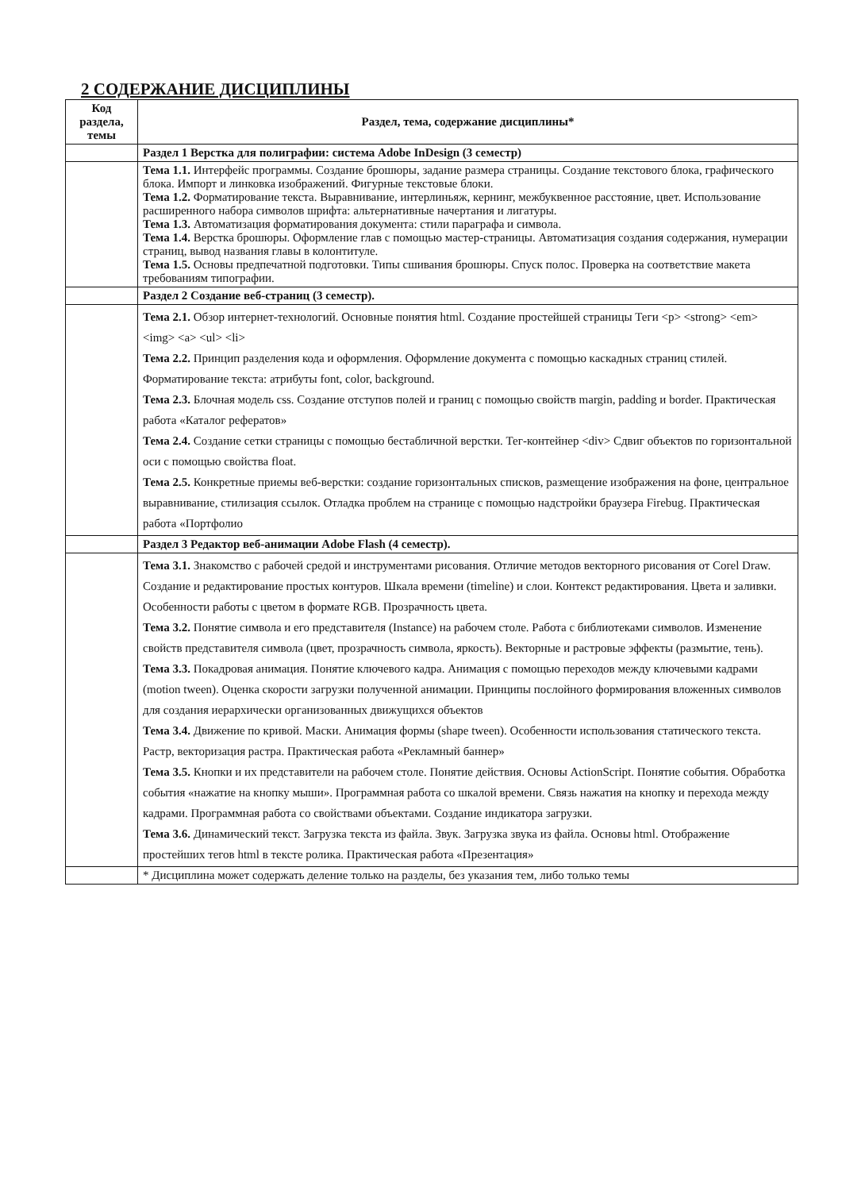2 СОДЕРЖАНИЕ ДИСЦИПЛИНЫ
| Код раздела, темы | Раздел, тема, содержание дисциплины* |
| --- | --- |
| | Раздел 1 Верстка для полиграфии: система Adobe InDesign (3 семестр) |
| | Тема 1.1. Интерфейс программы. Создание брошюры, задание размера страницы. Создание текстового блока, графического блока. Импорт и линковка изображений. Фигурные текстовые блоки. Тема 1.2. Форматирование текста. Выравнивание, интерлиньяж, кернинг, межбуквенное расстояние, цвет. Использование расширенного набора символов шрифта: альтернативные начертания и лигатуры. Тема 1.3. Автоматизация форматирования документа: стили параграфа и символа. Тема 1.4. Верстка брошюры. Оформление глав с помощью мастер-страницы. Автоматизация создания содержания, нумерации страниц, вывод названия главы в колонтитуле. Тема 1.5. Основы предпечатной подготовки. Типы сшивания брошюры. Спуск полос. Проверка на соответствие макета требованиям типографии. |
| | Раздел 2 Создание веб-страниц (3 семестр). |
| | Тема 2.1. Обзор интернет-технологий. Основные понятия html. Создание простейшей страницы Теги <p> <strong> <em> <img> <a> <ul> <li> Тема 2.2. Принцип разделения кода и оформления. Оформление документа с помощью каскадных страниц стилей. Форматирование текста: атрибуты font, color, background. Тема 2.3. Блочная модель css. Создание отступов полей и границ с помощью свойств margin, padding и border. Практическая работа «Каталог рефератов» Тема 2.4. Создание сетки страницы с помощью бестабличной верстки. Тег-контейнер <div> Сдвиг объектов по горизонтальной оси с помощью свойства float. Тема 2.5. Конкретные приемы веб-верстки: создание горизонтальных списков, размещение изображения на фоне, центральное выравнивание, стилизация ссылок. Отладка проблем на странице с помощью надстройки браузера Firebug. Практическая работа «Портфолио |
| | Раздел 3 Редактор веб-анимации Adobe Flash (4 семестр). |
| | Тема 3.1. Знакомство с рабочей средой и инструментами рисования. Отличие методов векторного рисования от Corel Draw. Создание и редактирование простых контуров. Шкала времени (timeline) и слои. Контекст редактирования. Цвета и заливки. Особенности работы с цветом в формате RGB. Прозрачность цвета. Тема 3.2. Понятие символа и его представителя (Instance) на рабочем столе. Работа с библиотеками символов. Изменение свойств представителя символа (цвет, прозрачность символа, яркость). Векторные и растровые эффекты (размытие, тень). Тема 3.3. Покадровая анимация. Понятие ключевого кадра. Анимация с помощью переходов между ключевыми кадрами (motion tween). Оценка скорости загрузки полученной анимации. Принципы послойного формирования вложенных символов для создания иерархически организованных движущихся объектов Тема 3.4. Движение по кривой. Маски. Анимация формы (shape tween). Особенности использования статического текста. Растр, векторизация растра. Практическая работа «Рекламный баннер» Тема 3.5. Кнопки и их представители на рабочем столе. Понятие действия. Основы ActionScript. Понятие события. Обработка события «нажатие на кнопку мыши». Программная работа со шкалой времени. Связь нажатия на кнопку и перехода между кадрами. Программная работа со свойствами объектами. Создание индикатора загрузки. Тема 3.6. Динамический текст. Загрузка текста из файла. Звук. Загрузка звука из файла. Основы html. Отображение простейших тегов html в тексте ролика. Практическая работа «Презентация» |
| | * Дисциплина может содержать деление только на разделы, без указания тем, либо только темы |